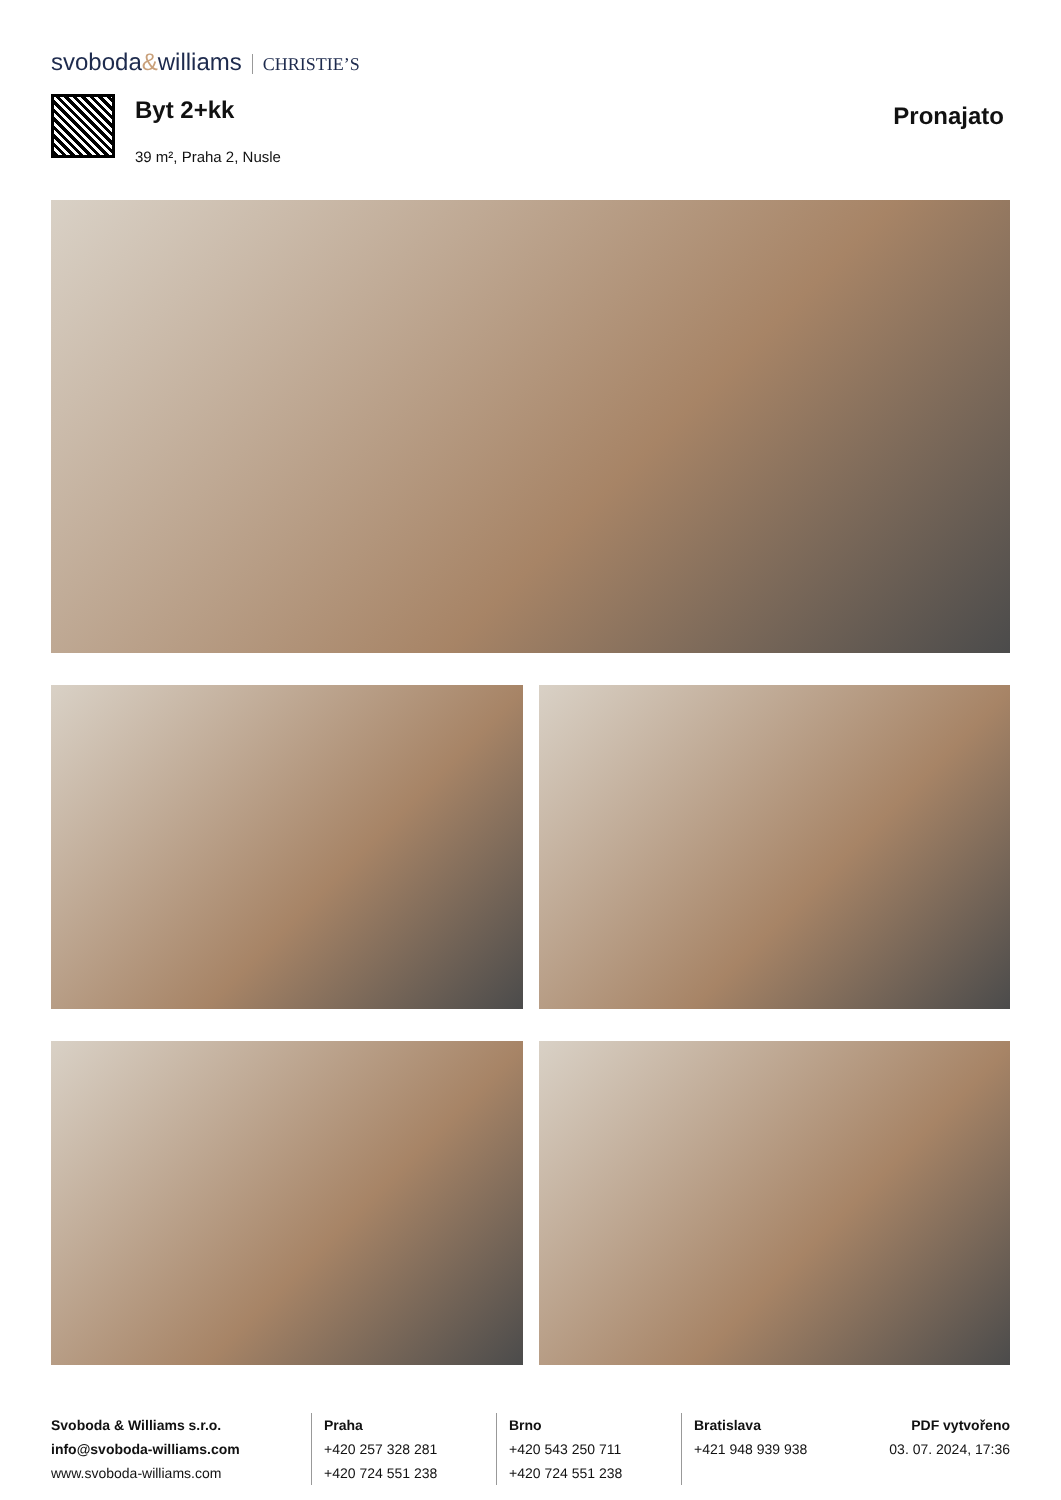svoboda&williams CHRISTIE’S
Byt 2+kk
39 m², Praha 2, Nusle
Pronajato
Svoboda & Williams s.r.o.
info@svoboda-williams.com
www.svoboda-williams.com
Praha
+420 257 328 281
+420 724 551 238
Brno
+420 543 250 711
+420 724 551 238
Bratislava
+421 948 939 938
PDF vytvořeno
03. 07. 2024, 17:36